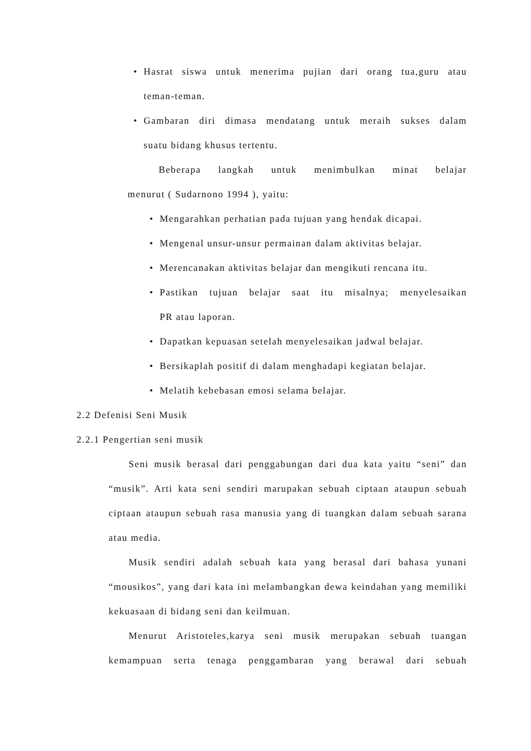• Hasrat siswa untuk menerima pujian dari orang tua,guru atau
teman-teman.
• Gambaran diri dimasa mendatang untuk meraih sukses dalam
suatu bidang khusus tertentu.
Beberapa langkah untuk menimbulkan minat belajar
menurut ( Sudarnono 1994 ), yaitu:
• Mengarahkan perhatian pada tujuan yang hendak dicapai.
• Mengenal unsur-unsur permainan dalam aktivitas belajar.
• Merencanakan aktivitas belajar dan mengikuti rencana itu.
• Pastikan tujuan belajar saat itu misalnya; menyelesaikan
PR atau laporan.
• Dapatkan kepuasan setelah menyelesaikan jadwal belajar.
• Bersikaplah positif di dalam menghadapi kegiatan belajar.
• Melatih kebebasan emosi selama belajar.
2.2 Defenisi Seni Musik
2.2.1 Pengertian seni musik
Seni musik berasal dari penggabungan dari dua kata yaitu “seni” dan “musik”. Arti kata seni sendiri marupakan sebuah ciptaan ataupun sebuah ciptaan ataupun sebuah rasa manusia yang di tuangkan dalam sebuah sarana atau media.
Musik sendiri adalah sebuah kata yang berasal dari bahasa yunani “mousikos”, yang dari kata ini melambangkan dewa keindahan yang memiliki kekuasaan di bidang seni dan keilmuan.
Menurut Aristoteles,karya seni musik merupakan sebuah tuangan kemampuan serta tenaga penggambaran yang berawal dari sebuah